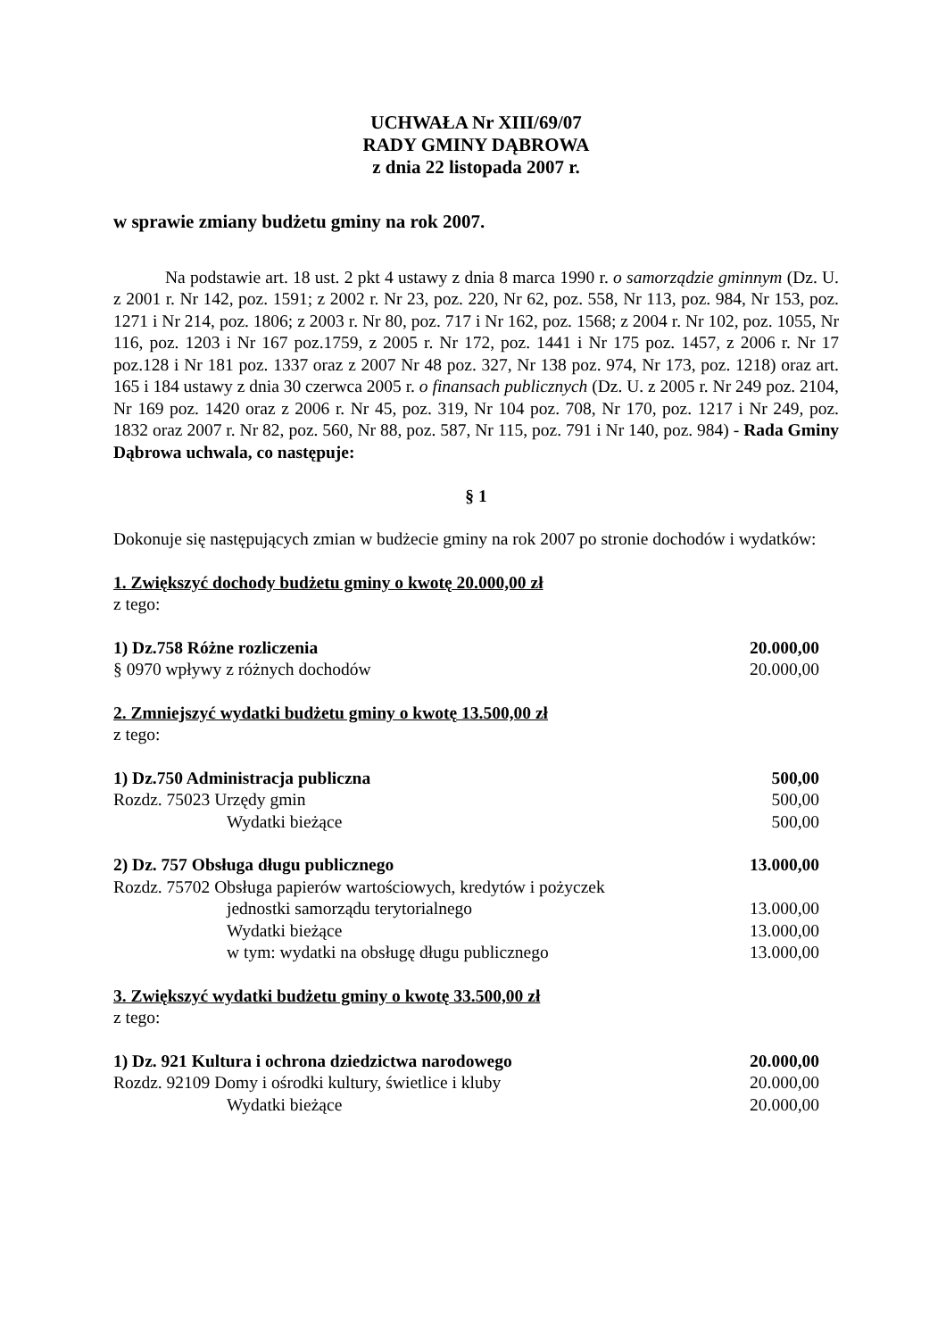UCHWAŁA Nr XIII/69/07
RADY GMINY DĄBROWA
z dnia 22 listopada 2007 r.
w sprawie zmiany budżetu gminy na rok 2007.
Na podstawie art. 18 ust. 2 pkt 4 ustawy z dnia 8 marca 1990 r. o samorządzie gminnym (Dz. U. z 2001 r. Nr 142, poz. 1591; z 2002 r. Nr 23, poz. 220, Nr 62, poz. 558, Nr 113, poz. 984, Nr 153, poz. 1271 i Nr 214, poz. 1806; z 2003 r. Nr 80, poz. 717 i Nr 162, poz. 1568; z 2004 r. Nr 102, poz. 1055, Nr 116, poz. 1203 i Nr 167 poz.1759, z 2005 r. Nr 172, poz. 1441 i Nr 175 poz. 1457, z 2006 r. Nr 17 poz.128 i Nr 181 poz. 1337 oraz z 2007 Nr 48 poz. 327, Nr 138 poz. 974, Nr 173, poz. 1218) oraz art. 165 i 184 ustawy z dnia 30 czerwca 2005 r. o finansach publicznych (Dz. U. z 2005 r. Nr 249 poz. 2104, Nr 169 poz. 1420 oraz z 2006 r. Nr 45, poz. 319, Nr 104 poz. 708, Nr 170, poz. 1217 i Nr 249, poz. 1832 oraz 2007 r. Nr 82, poz. 560, Nr 88, poz. 587, Nr 115, poz. 791 i Nr 140, poz. 984) - Rada Gminy Dąbrowa uchwala, co następuje:
§ 1
Dokonuje się następujących zmian w budżecie gminy na rok 2007 po stronie dochodów i wydatków:
1. Zwiększyć dochody budżetu gminy o kwotę 20.000,00 zł
z tego:
1) Dz.758 Różne rozliczenia 20.000,00
§ 0970 wpływy z różnych dochodów 20.000,00
2. Zmniejszyć wydatki budżetu gminy o kwotę 13.500,00 zł
z tego:
1) Dz.750 Administracja publiczna 500,00
Rozdz. 75023 Urzędy gmin 500,00
Wydatki bieżące 500,00
2) Dz. 757 Obsługa długu publicznego 13.000,00
Rozdz. 75702 Obsługa papierów wartościowych, kredytów i pożyczek
jednostki samorządu terytorialnego 13.000,00
Wydatki bieżące 13.000,00
w tym: wydatki na obsługę długu publicznego 13.000,00
3. Zwiększyć wydatki budżetu gminy o kwotę 33.500,00 zł
z tego:
1) Dz. 921 Kultura i ochrona dziedzictwa narodowego 20.000,00
Rozdz. 92109 Domy i ośrodki kultury, świetlice i kluby 20.000,00
Wydatki bieżące 20.000,00